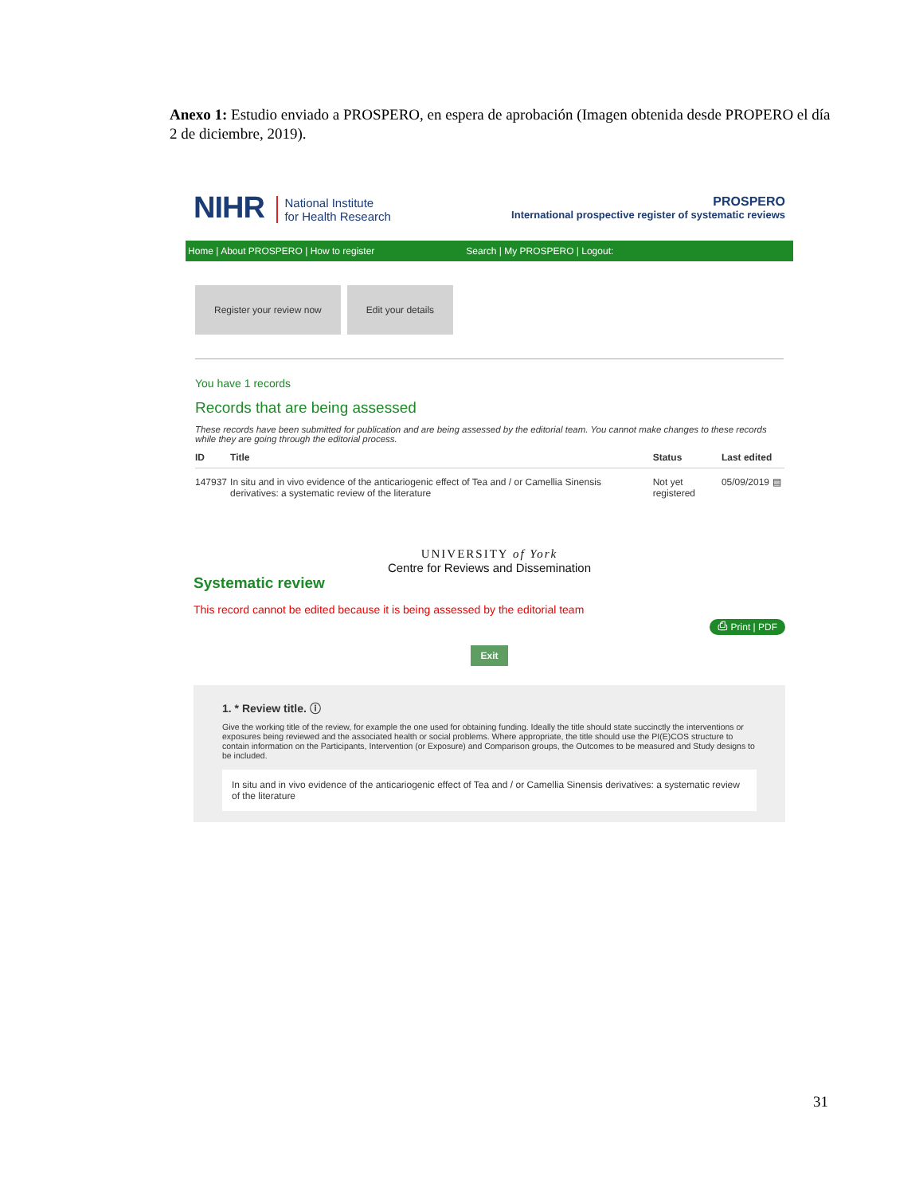Anexo 1: Estudio enviado a PROSPERO, en espera de aprobación (Imagen obtenida desde PROPERO el día 2 de diciembre, 2019).
NIHR National Institute
for Health Research
PROSPERO
International prospective register of systematic reviews
Home | About PROSPERO | How to register Search | My PROSPERO | Logout:
Register your review now Edit your details
You have 1 records
Records that are being assessed
These records have been submitted for publication and are being assessed by the editorial team. You cannot make changes to these records while they are going through the editorial process.
| ID | Title | Status | Last edited | |
| --- | --- | --- | --- | --- |
| 147937 | In situ and in vivo evidence of the anticariogenic effect of Tea and / or Camellia Sinensis derivatives: a systematic review of the literature | Not yet registered | 05/09/2019 | ▤ |
UNIVERSITY of York
Centre for Reviews and Dissemination
Systematic review
This record cannot be edited because it is being assessed by the editorial team
⎙ Print | PDF
Exit
1. * Review title. ⓘ
Give the working title of the review, for example the one used for obtaining funding. Ideally the title should state succinctly the interventions or exposures being reviewed and the associated health or social problems. Where appropriate, the title should use the PI(E)COS structure to contain information on the Participants, Intervention (or Exposure) and Comparison groups, the Outcomes to be measured and Study designs to be included.
In situ and in vivo evidence of the anticariogenic effect of Tea and / or Camellia Sinensis derivatives: a systematic review of the literature
31